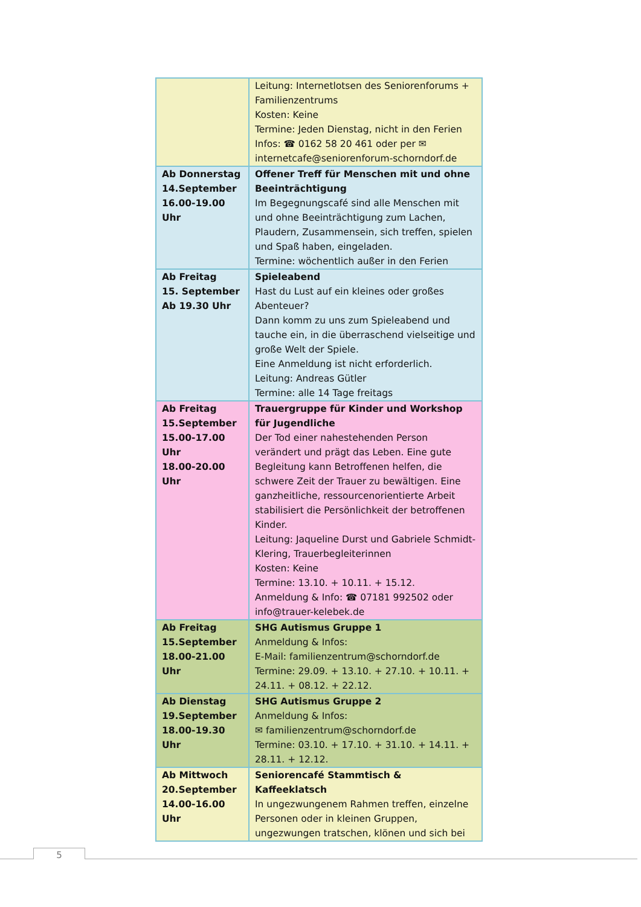| | Leitung: Internetlotsen des Seniorenforums + Familienzentrums Kosten: Keine Termine: Jeden Dienstag, nicht in den Ferien Infos: ☎ 0162 58 20 461 oder per ✉ internetcafe@seniorenforum-schorndorf.de |
| Ab Donnerstag 14.September 16.00-19.00 Uhr | Offener Treff für Menschen mit und ohne Beeinträchtigung Im Begegnungscafé sind alle Menschen mit und ohne Beeinträchtigung zum Lachen, Plaudern, Zusammensein, sich treffen, spielen und Spaß haben, eingeladen. Termine: wöchentlich außer in den Ferien |
| Ab Freitag 15. September Ab 19.30 Uhr | Spieleabend Hast du Lust auf ein kleines oder großes Abenteuer? Dann komm zu uns zum Spieleabend und tauche ein, in die überraschend vielseitige und große Welt der Spiele. Eine Anmeldung ist nicht erforderlich. Leitung: Andreas Gütler Termine: alle 14 Tage freitags |
| Ab Freitag 15.September 15.00-17.00 Uhr 18.00-20.00 Uhr | Trauergruppe für Kinder und Workshop für Jugendliche Der Tod einer nahestehenden Person verändert und prägt das Leben. Eine gute Begleitung kann Betroffenen helfen, die schwere Zeit der Trauer zu bewältigen. Eine ganzheitliche, ressourcenorientierte Arbeit stabilisiert die Persönlichkeit der betroffenen Kinder. Leitung: Jaqueline Durst und Gabriele Schmidt-Klering, Trauerbegleiterinnen Kosten: Keine Termine: 13.10. + 10.11. + 15.12. Anmeldung & Info: ☎ 07181 992502 oder info@trauer-kelebek.de |
| Ab Freitag 15.September 18.00-21.00 Uhr | SHG Autismus Gruppe 1 Anmeldung & Infos: E-Mail: familienzentrum@schorndorf.de Termine: 29.09. + 13.10. + 27.10. + 10.11. + 24.11. + 08.12. + 22.12. |
| Ab Dienstag 19.September 18.00-19.30 Uhr | SHG Autismus Gruppe 2 Anmeldung & Infos: ✉ familienzentrum@schorndorf.de Termine: 03.10. + 17.10. + 31.10. + 14.11. + 28.11. + 12.12. |
| Ab Mittwoch 20.September 14.00-16.00 Uhr | Seniorencafé Stammtisch & Kaffeeklatsch In ungezwungenem Rahmen treffen, einzelne Personen oder in kleinen Gruppen, ungezwungen tratschen, klönen und sich bei |
5